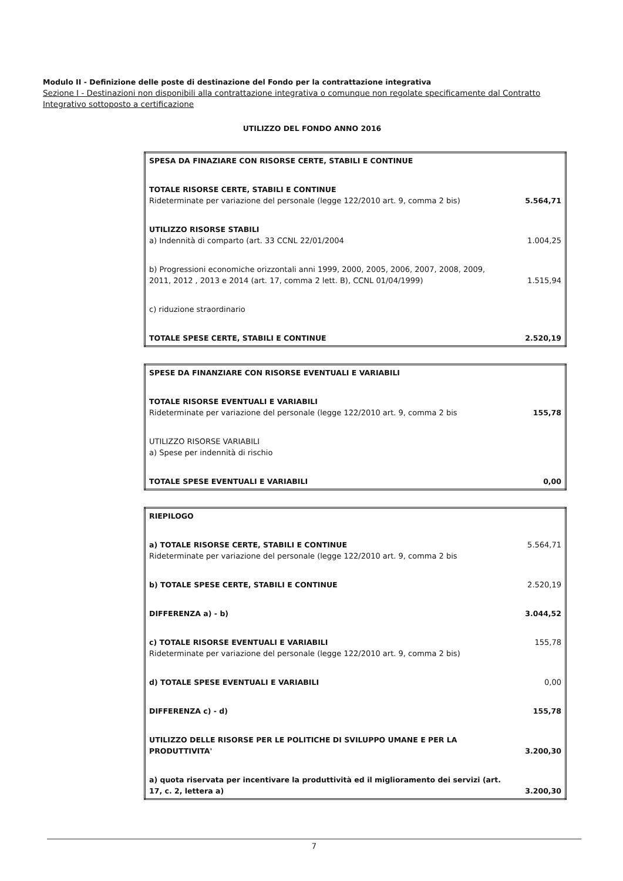Modulo II - Definizione delle poste di destinazione del Fondo per la contrattazione integrativa
Sezione I - Destinazioni non disponibili alla contrattazione integrativa o comunque non regolate specificamente dal Contratto Integrativo sottoposto a certificazione
UTILIZZO DEL FONDO ANNO 2016
| SPESA DA FINAZIARE CON RISORSE CERTE, STABILI E CONTINUE | |
| TOTALE RISORSE CERTE, STABILI E CONTINUE Rideterminate per variazione del personale (legge 122/2010 art. 9, comma 2 bis) | 5.564,71 |
| UTILIZZO RISORSE STABILI a) Indennità di comparto (art. 33 CCNL 22/01/2004 | 1.004,25 |
| b) Progressioni economiche orizzontali anni 1999, 2000, 2005, 2006, 2007, 2008, 2009, 2011, 2012 , 2013 e 2014 (art. 17, comma 2 lett. B), CCNL 01/04/1999) | 1.515,94 |
| c) riduzione straordinario | |
| TOTALE SPESE CERTE, STABILI E CONTINUE | 2.520,19 |
| SPESE DA FINANZIARE CON RISORSE EVENTUALI E VARIABILI | |
| TOTALE RISORSE EVENTUALI E VARIABILI Rideterminate per variazione del personale (legge 122/2010 art. 9, comma 2 bis | 155,78 |
| UTILIZZO RISORSE VARIABILI a) Spese per indennità di rischio | |
| TOTALE SPESE EVENTUALI E VARIABILI | 0,00 |
| RIEPILOGO | |
| a) TOTALE RISORSE CERTE, STABILI E CONTINUE Rideterminate per variazione del personale (legge 122/2010 art. 9, comma 2 bis | 5.564,71 |
| b) TOTALE SPESE CERTE, STABILI E CONTINUE | 2.520,19 |
| DIFFERENZA a) - b) | 3.044,52 |
| c) TOTALE RISORSE EVENTUALI E VARIABILI Rideterminate per variazione del personale (legge 122/2010 art. 9, comma 2 bis) | 155,78 |
| d) TOTALE SPESE EVENTUALI E VARIABILI | 0,00 |
| DIFFERENZA c) - d) | 155,78 |
| UTILIZZO DELLE RISORSE PER LE POLITICHE DI SVILUPPO UMANE E PER LA PRODUTTIVITA' | 3.200,30 |
| a) quota riservata per incentivare la produttività ed il miglioramento dei servizi (art. 17, c. 2, lettera a) | 3.200,30 |
7